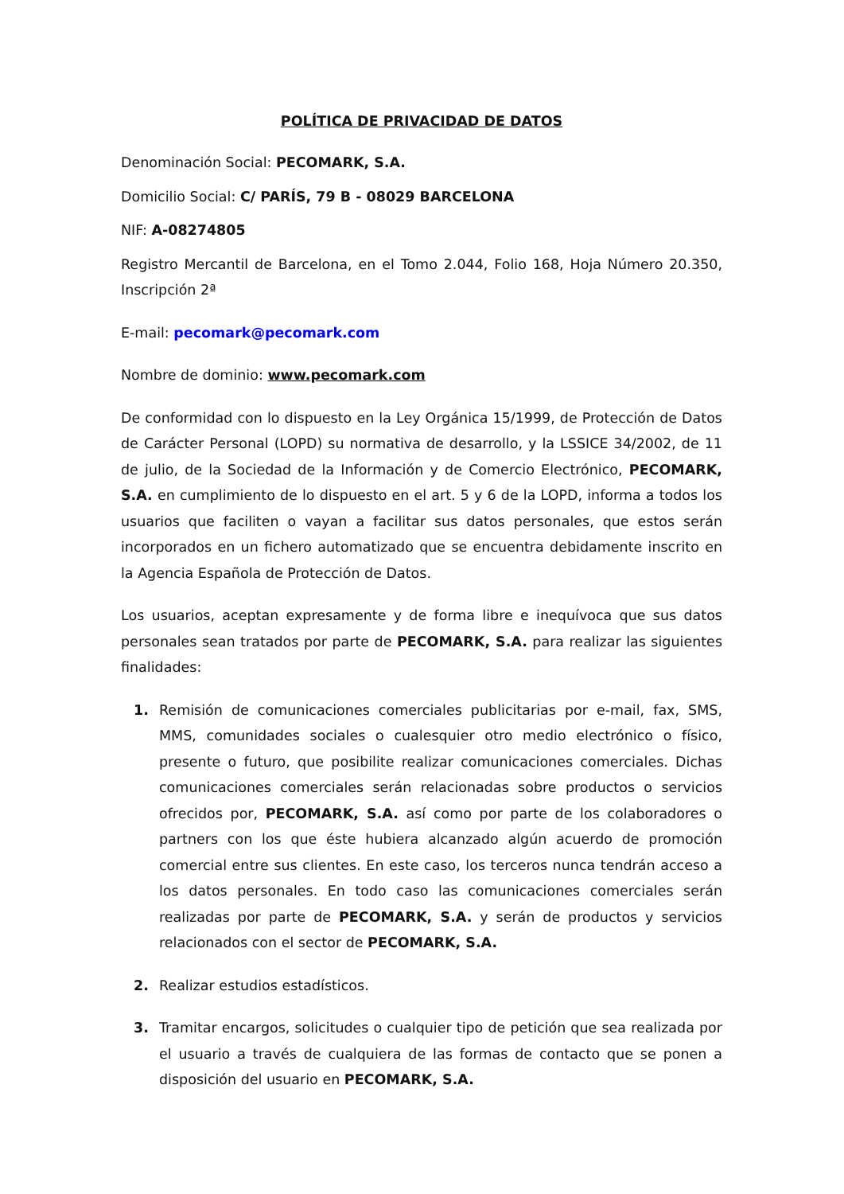POLÍTICA DE PRIVACIDAD DE DATOS
Denominación Social: PECOMARK, S.A.
Domicilio Social: C/ PARÍS, 79 B - 08029 BARCELONA
NIF: A-08274805
Registro Mercantil de Barcelona, en el Tomo 2.044, Folio 168, Hoja Número 20.350, Inscripción 2ª
E-mail: pecomark@pecomark.com
Nombre de dominio: www.pecomark.com
De conformidad con lo dispuesto en la Ley Orgánica 15/1999, de Protección de Datos de Carácter Personal (LOPD) su normativa de desarrollo, y la LSSICE 34/2002, de 11 de julio, de la Sociedad de la Información y de Comercio Electrónico, PECOMARK, S.A. en cumplimiento de lo dispuesto en el art. 5 y 6 de la LOPD, informa a todos los usuarios que faciliten o vayan a facilitar sus datos personales, que estos serán incorporados en un fichero automatizado que se encuentra debidamente inscrito en la Agencia Española de Protección de Datos.
Los usuarios, aceptan expresamente y de forma libre e inequívoca que sus datos personales sean tratados por parte de PECOMARK, S.A. para realizar las siguientes finalidades:
1. Remisión de comunicaciones comerciales publicitarias por e-mail, fax, SMS, MMS, comunidades sociales o cualesquier otro medio electrónico o físico, presente o futuro, que posibilite realizar comunicaciones comerciales. Dichas comunicaciones comerciales serán relacionadas sobre productos o servicios ofrecidos por, PECOMARK, S.A. así como por parte de los colaboradores o partners con los que éste hubiera alcanzado algún acuerdo de promoción comercial entre sus clientes. En este caso, los terceros nunca tendrán acceso a los datos personales. En todo caso las comunicaciones comerciales serán realizadas por parte de PECOMARK, S.A. y serán de productos y servicios relacionados con el sector de PECOMARK, S.A.
2. Realizar estudios estadísticos.
3. Tramitar encargos, solicitudes o cualquier tipo de petición que sea realizada por el usuario a través de cualquiera de las formas de contacto que se ponen a disposición del usuario en PECOMARK, S.A.